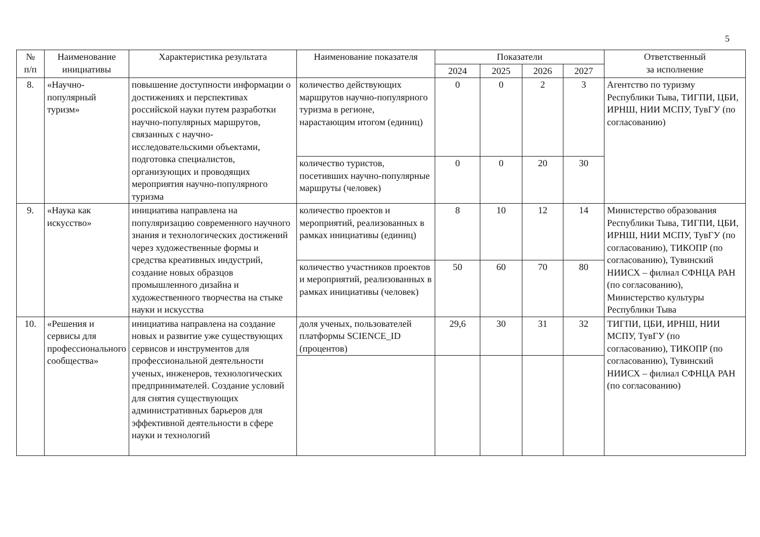5
| № п/п | Наименование инициативы | Характеристика результата | Наименование показателя | Показатели | | | | Ответственный за исполнение |
| --- | --- | --- | --- | --- | --- | --- | --- | --- |
| | | | | 2024 | 2025 | 2026 | 2027 | |
| 8. | «Научно-популярный туризм» | повышение доступности информации о достижениях и перспективах российской науки путем разработки научно-популярных маршрутов, связанных с научно-исследовательскими объектами, подготовка специалистов, организующих и проводящих мероприятия научно-популярного туризма | количество действующих маршрутов научно-популярного туризма в регионе, нарастающим итогом (единиц) | 0 | 0 | 2 | 3 | Агентство по туризму Республики Тыва, ТИГПИ, ЦБИ, ИРНШ, НИИ МСПУ, ТувГУ (по согласованию) |
| | | | количество туристов, посетивших научно-популярные маршруты (человек) | 0 | 0 | 20 | 30 | |
| 9. | «Наука как искусство» | инициатива направлена на популяризацию современного научного знания и технологических достижений через художественные формы и средства креативных индустрий, создание новых образцов промышленного дизайна и художественного творчества на стыке науки и искусства | количество проектов и мероприятий, реализованных в рамках инициативы (единиц) | 8 | 10 | 12 | 14 | Министерство образования Республики Тыва, ТИГПИ, ЦБИ, ИРНШ, НИИ МСПУ, ТувГУ (по согласованию), ТИКОПР (по согласованию), Тувинский НИИСХ – филиал СФНЦА РАН (по согласованию), Министерство культуры Республики Тыва |
| | | | количество участников проектов и мероприятий, реализованных в рамках инициативы (человек) | 50 | 60 | 70 | 80 | |
| 10. | «Решения и сервисы для профессионального сообщества» | инициатива направлена на создание новых и развитие уже существующих сервисов и инструментов для профессиональной деятельности ученых, инженеров, технологических предпринимателей. Создание условий для снятия существующих административных барьеров для эффективной деятельности в сфере науки и технологий | доля ученых, пользователей платформы SCIENCE_ID (процентов) | 29,6 | 30 | 31 | 32 | ТИГПИ, ЦБИ, ИРНШ, НИИ МСПУ, ТувГУ (по согласованию), ТИКОПР (по согласованию), Тувинский НИИСХ – филиал СФНЦА РАН (по согласованию) |